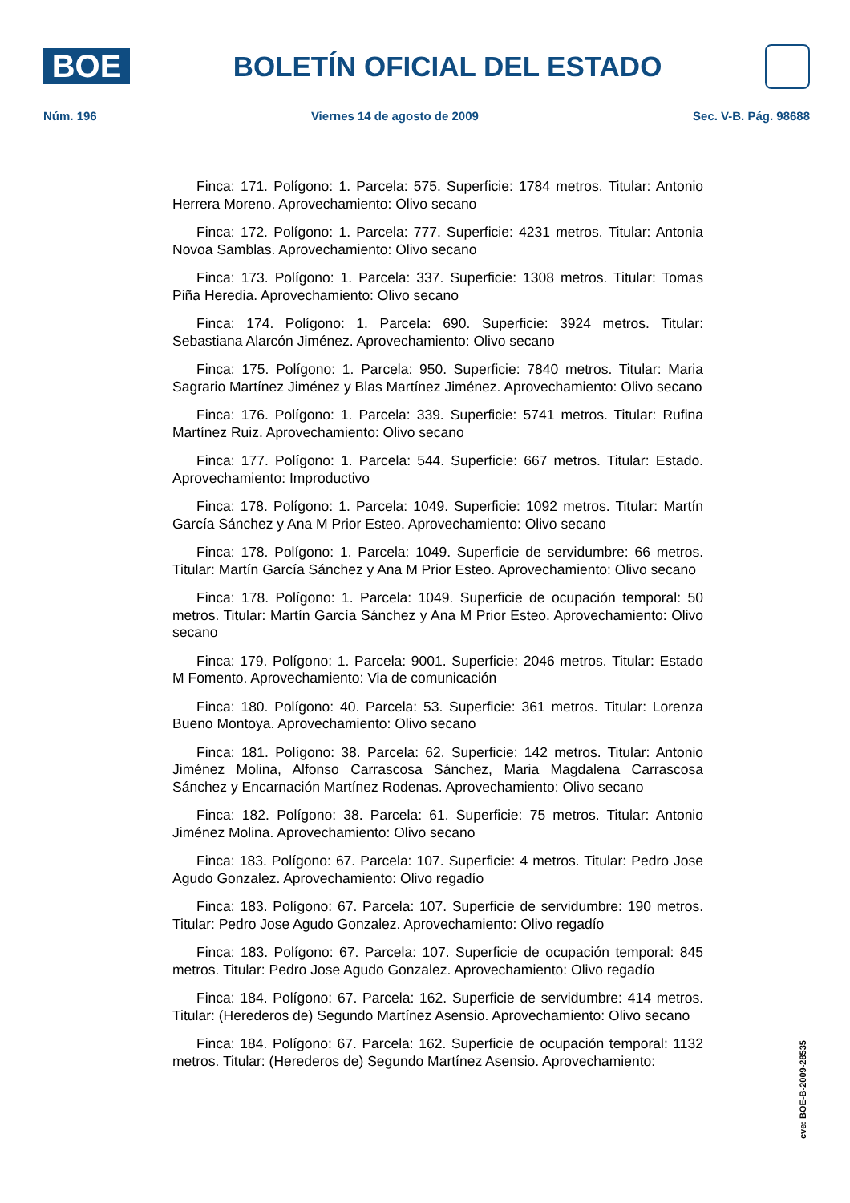BOE
BOLETÍN OFICIAL DEL ESTADO
Núm. 196 Viernes 14 de agosto de 2009 Sec. V-B. Pág. 98688
Finca: 171. Polígono: 1. Parcela: 575. Superficie: 1784 metros. Titular: Antonio Herrera Moreno. Aprovechamiento: Olivo secano
Finca: 172. Polígono: 1. Parcela: 777. Superficie: 4231 metros. Titular: Antonia Novoa Samblas. Aprovechamiento: Olivo secano
Finca: 173. Polígono: 1. Parcela: 337. Superficie: 1308 metros. Titular: Tomas Piña Heredia. Aprovechamiento: Olivo secano
Finca: 174. Polígono: 1. Parcela: 690. Superficie: 3924 metros. Titular: Sebastiana Alarcón Jiménez. Aprovechamiento: Olivo secano
Finca: 175. Polígono: 1. Parcela: 950. Superficie: 7840 metros. Titular: Maria Sagrario Martínez Jiménez y Blas Martínez Jiménez. Aprovechamiento: Olivo secano
Finca: 176. Polígono: 1. Parcela: 339. Superficie: 5741 metros. Titular: Rufina Martínez Ruiz. Aprovechamiento: Olivo secano
Finca: 177. Polígono: 1. Parcela: 544. Superficie: 667 metros. Titular: Estado. Aprovechamiento: Improductivo
Finca: 178. Polígono: 1. Parcela: 1049. Superficie: 1092 metros. Titular: Martín García Sánchez y Ana M Prior Esteo. Aprovechamiento: Olivo secano
Finca: 178. Polígono: 1. Parcela: 1049. Superficie de servidumbre: 66 metros. Titular: Martín García Sánchez y Ana M Prior Esteo. Aprovechamiento: Olivo secano
Finca: 178. Polígono: 1. Parcela: 1049. Superficie de ocupación temporal: 50 metros. Titular: Martín García Sánchez y Ana M Prior Esteo. Aprovechamiento: Olivo secano
Finca: 179. Polígono: 1. Parcela: 9001. Superficie: 2046 metros. Titular: Estado M Fomento. Aprovechamiento: Via de comunicación
Finca: 180. Polígono: 40. Parcela: 53. Superficie: 361 metros. Titular: Lorenza Bueno Montoya. Aprovechamiento: Olivo secano
Finca: 181. Polígono: 38. Parcela: 62. Superficie: 142 metros. Titular: Antonio Jiménez Molina, Alfonso Carrascosa Sánchez, Maria Magdalena Carrascosa Sánchez y Encarnación Martínez Rodenas. Aprovechamiento: Olivo secano
Finca: 182. Polígono: 38. Parcela: 61. Superficie: 75 metros. Titular: Antonio Jiménez Molina. Aprovechamiento: Olivo secano
Finca: 183. Polígono: 67. Parcela: 107. Superficie: 4 metros. Titular: Pedro Jose Agudo Gonzalez. Aprovechamiento: Olivo regadío
Finca: 183. Polígono: 67. Parcela: 107. Superficie de servidumbre: 190 metros. Titular: Pedro Jose Agudo Gonzalez. Aprovechamiento: Olivo regadío
Finca: 183. Polígono: 67. Parcela: 107. Superficie de ocupación temporal: 845 metros. Titular: Pedro Jose Agudo Gonzalez. Aprovechamiento: Olivo regadío
Finca: 184. Polígono: 67. Parcela: 162. Superficie de servidumbre: 414 metros. Titular: (Herederos de) Segundo Martínez Asensio. Aprovechamiento: Olivo secano
Finca: 184. Polígono: 67. Parcela: 162. Superficie de ocupación temporal: 1132 metros. Titular: (Herederos de) Segundo Martínez Asensio. Aprovechamiento:
cve: BOE-B-2009-28535